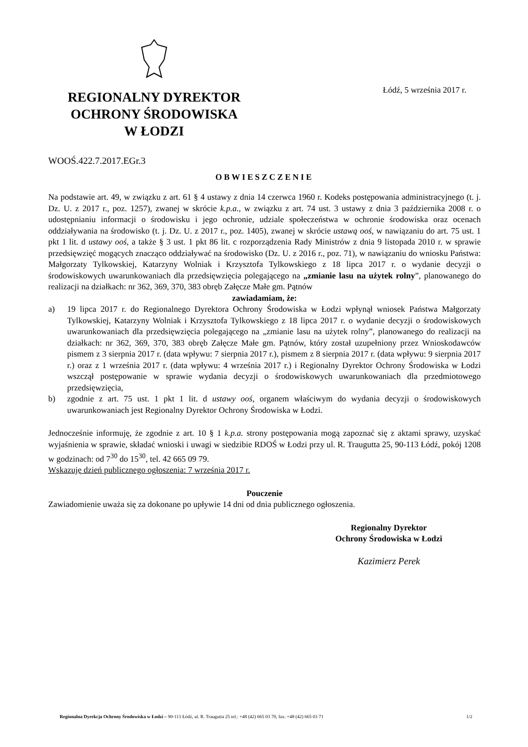REGIONALNY DYREKTOR
OCHRONY ŚRODOWISKA
W ŁODZI
Łódź, 5 września 2017 r.
WOOŚ.422.7.2017.EGr.3
OBWIESZCZENIE
Na podstawie art. 49, w związku z art. 61 § 4 ustawy z dnia 14 czerwca 1960 r. Kodeks postępowania administracyjnego (t. j. Dz. U. z 2017 r., poz. 1257), zwanej w skrócie k.p.a., w związku z art. 74 ust. 3 ustawy z dnia 3 października 2008 r. o udostępnianiu informacji o środowisku i jego ochronie, udziale społeczeństwa w ochronie środowiska oraz ocenach oddziaływania na środowisko (t. j. Dz. U. z 2017 r., poz. 1405), zwanej w skrócie ustawą ooś, w nawiązaniu do art. 75 ust. 1 pkt 1 lit. d ustawy ooś, a także § 3 ust. 1 pkt 86 lit. c rozporządzenia Rady Ministrów z dnia 9 listopada 2010 r. w sprawie przedsięwzięć mogących znacząco oddziaływać na środowisko (Dz. U. z 2016 r., poz. 71), w nawiązaniu do wniosku Państwa: Małgorzaty Tylkowskiej, Katarzyny Wolniak i Krzysztofa Tylkowskiego z 18 lipca 2017 r. o wydanie decyzji o środowiskowych uwarunkowaniach dla przedsięwzięcia polegającego na „zmianie lasu na użytek rolny”, planowanego do realizacji na działkach: nr 362, 369, 370, 383 obręb Załęcze Małe gm. Pątnów
zawiadamiam, że:
a) 19 lipca 2017 r. do Regionalnego Dyrektora Ochrony Środowiska w Łodzi wpłynął wniosek Państwa Małgorzaty Tylkowskiej, Katarzyny Wolniak i Krzysztofa Tylkowskiego z 18 lipca 2017 r. o wydanie decyzji o środowiskowych uwarunkowaniach dla przedsięwzięcia polegającego na „zmianie lasu na użytek rolny”, planowanego do realizacji na działkach: nr 362, 369, 370, 383 obręb Załęcze Małe gm. Pątnów, który został uzupełniony przez Wnioskodawców pismem z 3 sierpnia 2017 r. (data wpływu: 7 sierpnia 2017 r.), pismem z 8 sierpnia 2017 r. (data wpływu: 9 sierpnia 2017 r.) oraz z 1 września 2017 r. (data wpływu: 4 września 2017 r.) i Regionalny Dyrektor Ochrony Środowiska w Łodzi wszczął postępowanie w sprawie wydania decyzji o środowiskowych uwarunkowaniach dla przedmiotowego przedsięwzięcia,
b) zgodnie z art. 75 ust. 1 pkt 1 lit. d ustawy ooś, organem właściwym do wydania decyzji o środowiskowych uwarunkowaniach jest Regionalny Dyrektor Ochrony Środowiska w Łodzi.
Jednocześnie informuję, że zgodnie z art. 10 § 1 k.p.a. strony postępowania mogą zapoznać się z aktami sprawy, uzyskać wyjaśnienia w sprawie, składać wnioski i uwagi w siedzibie RDOŚ w Łodzi przy ul. R. Traugutta 25, 90-113 Łódź, pokój 1208 w godzinach: od 7<sup>30</sup> do 15<sup>30</sup>, tel. 42 665 09 79.
Wskazuję dzień publicznego ogłoszenia: 7 września 2017 r.
Pouczenie
Zawiadomienie uważa się za dokonane po upływie 14 dni od dnia publicznego ogłoszenia.
Regionalny Dyrektor
Ochrony Środowiska w Łodzi
Kazimierz Perek
Regionalna Dyrekcja Ochrony Środowiska w Łodzi – 90-113 Łódź, ul. R. Traugutta 25 tel.: +48 (42) 665 03 70, fax: +48 (42) 665 03 71 1/2